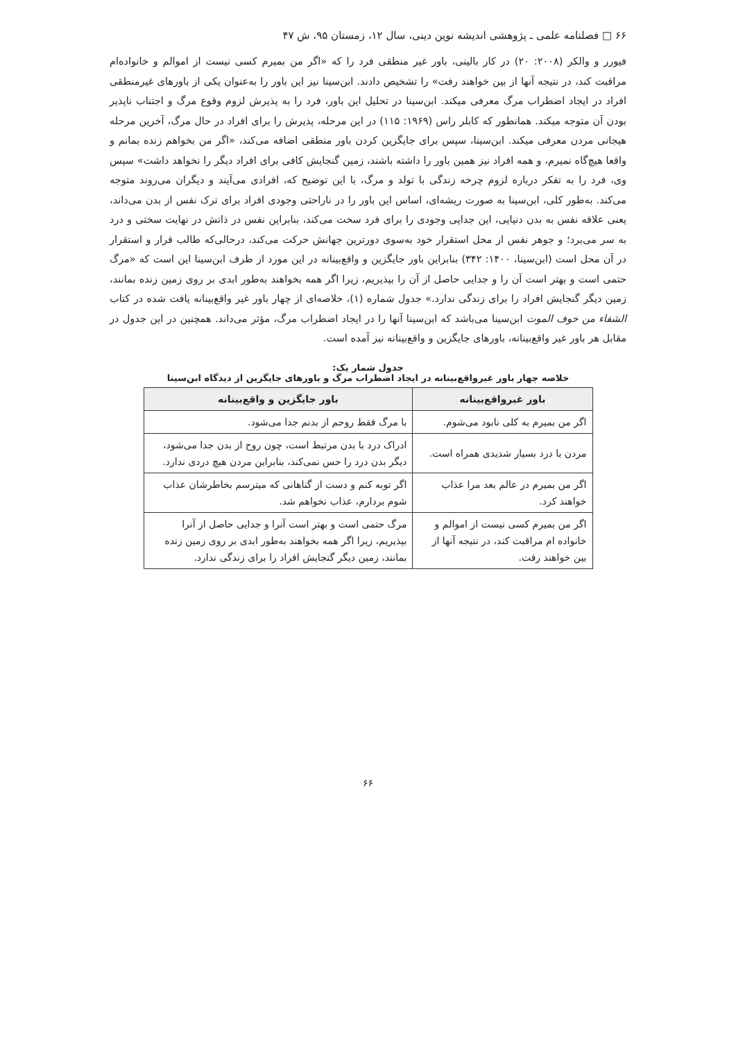۶۶ □ فصلنامه علمی ـ پژوهشی اندیشه نوین دینی، سال ۱۲، زمستان ۹۵، ش ۴۷
فیورر و والکر (۲۰۰۸: ۲۰) در کار بالینی، باور غیر منطقی فرد را که «اگر من بمیرم کسی نیست از اموالم و خانواده‌ام مراقبت کند، در نتیجه آنها از بین خواهند رفت» را تشخیص دادند. ابن‌سینا نیز این باور را به‌عنوان یکی از باورهای غیرمنطقی افراد در ایجاد اضطراب مرگ معرفی میکند. ابن‌سینا در تحلیل این باور، فرد را به پذیرش لزوم وقوع مرگ و اجتناب ناپذیر بودن آن متوجه میکند. همانطور که کابلر راس (۱۹۶۹: ۱۱۵) در این مرحله، پذیرش را برای افراد در حال مرگ، آخرین مرحله هیجانی مردن معرفی میکند. ابن‌سینا، سپس برای جایگزین کردن باور منطقی اضافه می‌کند، «اگر من بخواهم زنده بمانم و واقعا هیچ‌گاه نمیرم، و همه افراد نیز همین باور را داشته باشند، زمین گنجایش کافی برای افراد دیگر را نخواهد داشت» سپس وی، فرد را به تفکر درباره لزوم چرخه زندگی با تولد و مرگ، با این توضیح که، افرادی می‌آیند و دیگران می‌روند متوجه می‌کند. به‌طور کلی، ابن‌سینا به صورت ریشه‌ای، اساس این باور را در ناراحتی وجودی افراد برای ترک نفس از بدن می‌داند، یعنی علاقه نفس به بدن دنیایی، این جدایی وجودی را برای فرد سخت می‌کند، بنابراین نفس در ذاتش در نهایت سختی و درد به سر می‌برد؛ و جوهر نفس از محل استقرار خود به‌سوی دورترین جهانش حرکت می‌کند، درحالی‌که طالب قرار و استقرار در آن محل است (ابن‌سینا، ۱۴۰۰: ۳۴۲) بنابراین باور جایگزین و واقع‌بینانه در این مورد از طرف ابن‌سینا این است که «مرگ حتمی است و بهتر است آن را و جدایی حاصل از آن را بپذیریم، زیرا اگر همه بخواهند به‌طور ابدی بر روی زمین زنده بمانند، زمین دیگر گنجایش افراد را برای زندگی ندارد.» جدول شماره (۱)، خلاصه‌ای از چهار باور غیر واقع‌بینانه یافت شده در کتاب الشفاء من خوف الموت ابن‌سینا می‌باشد که ابن‌سینا آنها را در ایجاد اضطراب مرگ، مؤثر می‌داند. همچنین در این جدول در مقابل هر باور غیر واقع‌بینانه، باورهای جایگزین و واقع‌بینانه نیز آمده است.
جدول شمار یک:
خلاصه چهار باور غیرواقع‌بینانه در ایجاد اضطراب مرگ و باورهای جایگزین از دیدگاه ابن‌سینا
| باور غیرواقع‌بینانه | باور جایگزین و واقع‌بینانه |
| --- | --- |
| اگر من بمیرم به کلی نابود می‌شوم. | با مرگ فقط روحم از بدنم جدا می‌شود. |
| مردن با درد بسیار شدیدی همراه است. | ادراک درد با بدن مرتبط است، چون روح از بدن جدا می‌شود، دیگر بدن درد را حس نمی‌کند، بنابراین مردن هیچ دردی ندارد. |
| اگر من بمیرم در عالم بعد مرا عذاب خواهند کرد. | اگر توبه کنم و دست از گناهانی که میترسم بخاطرشان عذاب شوم بردارم، عذاب نخواهم شد. |
| اگر من بمیرم کسی نیست از اموالم و خانواده ام مراقبت کند، در نتیجه آنها از بین خواهند رفت. | مرگ حتمی است و بهتر است آنرا و جدایی حاصل از آنرا بپذیریم، زیرا اگر همه بخواهند به‌طور ابدی بر روی زمین زنده بمانند، زمین دیگر گنجایش افراد را برای زندگی ندارد. |
۶۶